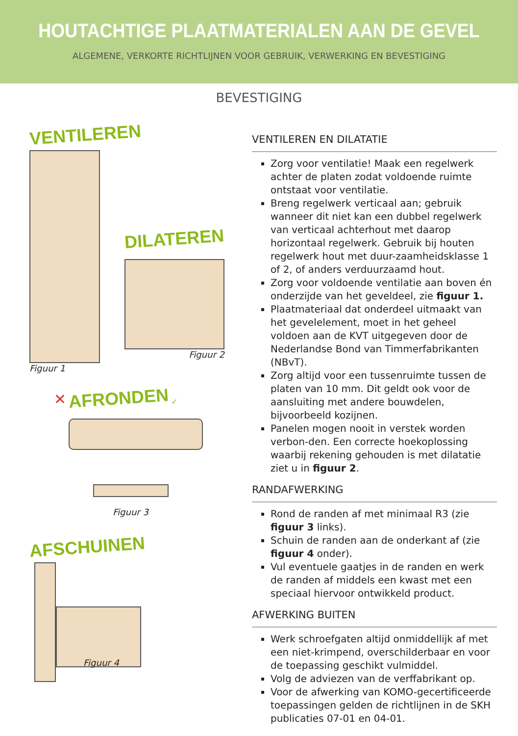HOUTACHTIGE PLAATMATERIALEN AAN DE GEVEL
ALGEMENE, VERKORTE RICHTLIJNEN VOOR GEBRUIK, VERWERKING EN BEVESTIGING
BEVESTIGING
VENTILEREN
Figuur 1
DILATEREN
Figuur 2
✕ AFRONDEN ✓
Figuur 3
AFSCHUINEN
Figuur 4
VENTILEREN EN DILATATIE
Zorg voor ventilatie! Maak een regelwerk achter de platen zodat voldoende ruimte ontstaat voor ventilatie.
Breng regelwerk verticaal aan; gebruik wanneer dit niet kan een dubbel regelwerk van verticaal achterhout met daarop horizontaal regelwerk. Gebruik bij houten regelwerk hout met duur-zaamheidsklasse 1 of 2, of anders verduurzaamd hout.
Zorg voor voldoende ventilatie aan boven én onderzijde van het geveldeel, zie figuur 1.
Plaatmateriaal dat onderdeel uitmaakt van het gevelelement, moet in het geheel voldoen aan de KVT uitgegeven door de Nederlandse Bond van Timmerfabrikanten (NBvT).
Zorg altijd voor een tussenruimte tussen de platen van 10 mm. Dit geldt ook voor de aansluiting met andere bouwdelen, bijvoorbeeld kozijnen.
Panelen mogen nooit in verstek worden verbon-den. Een correcte hoekoplossing waarbij rekening gehouden is met dilatatie ziet u in figuur 2.
RANDAFWERKING
Rond de randen af met minimaal R3 (zie figuur 3 links).
Schuin de randen aan de onderkant af (zie figuur 4 onder).
Vul eventuele gaatjes in de randen en werk de randen af middels een kwast met een speciaal hiervoor ontwikkeld product.
AFWERKING BUITEN
Werk schroefgaten altijd onmiddellijk af met een niet-krimpend, overschilderbaar en voor de toepassing geschikt vulmiddel.
Volg de adviezen van de verffabrikant op.
Voor de afwerking van KOMO-gecertificeerde toepassingen gelden de richtlijnen in de SKH publicaties 07-01 en 04-01.